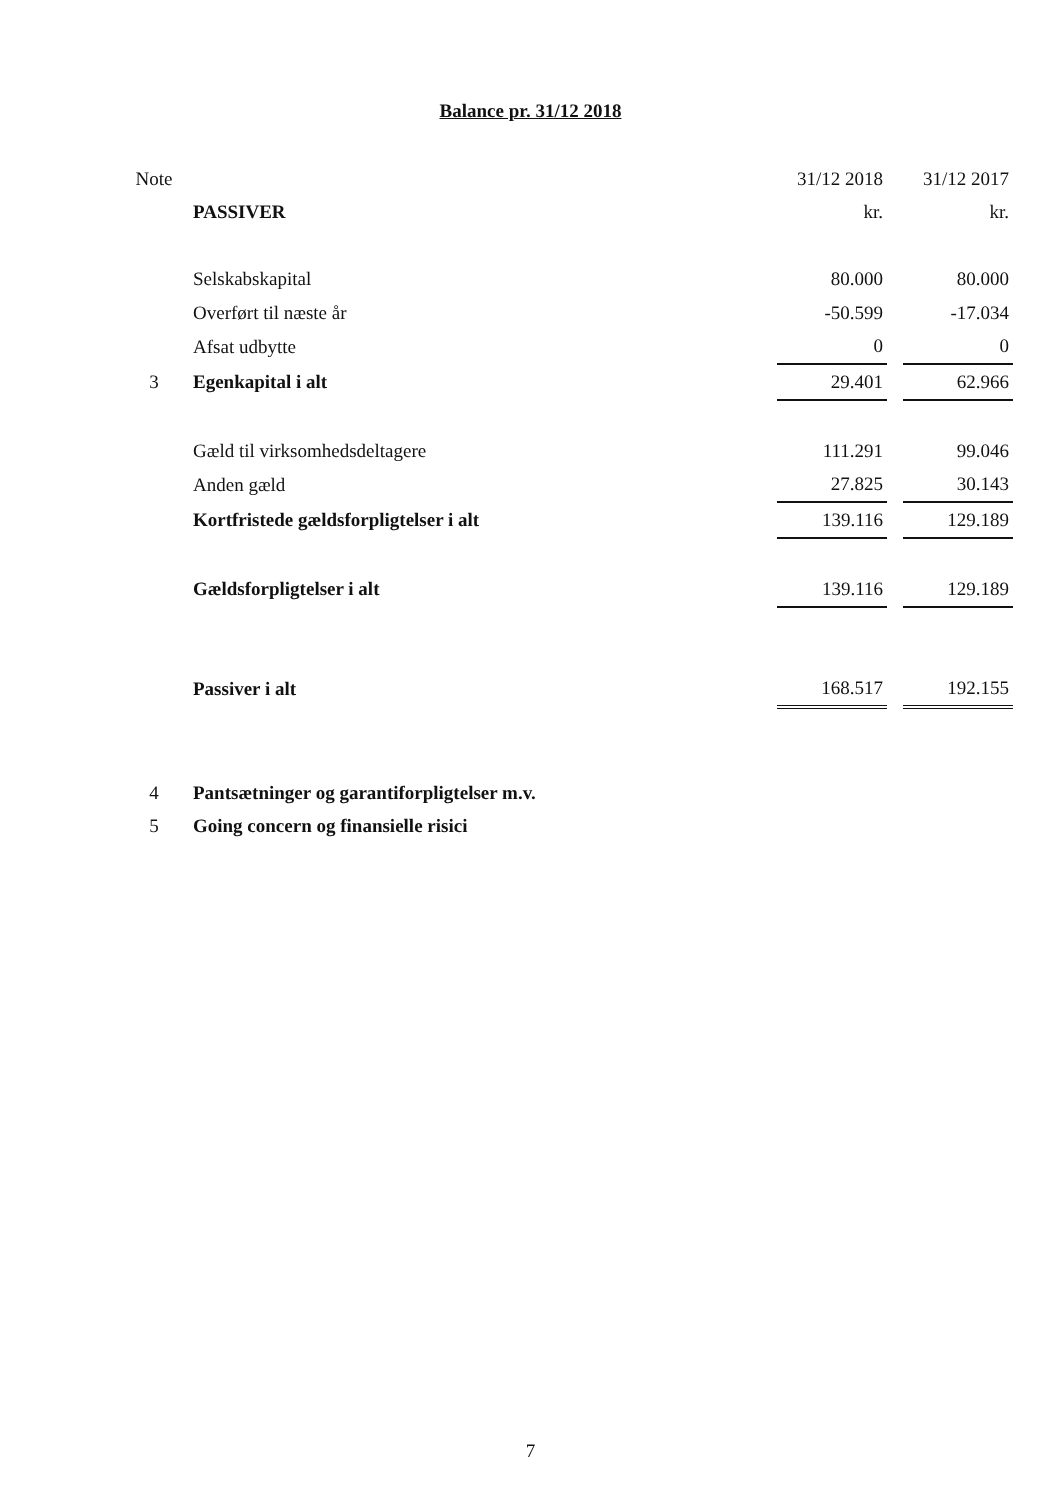Balance pr. 31/12 2018
| Note | | 31/12 2018 | | 31/12 2017 |
| --- | --- | --- | --- | --- |
| | PASSIVER | kr. | | kr. |
| | Selskabskapital | 80.000 | | 80.000 |
| | Overført til næste år | -50.599 | | -17.034 |
| | Afsat udbytte | 0 | | 0 |
| 3 | Egenkapital i alt | 29.401 | | 62.966 |
| | Gæld til virksomhedsdeltagere | 111.291 | | 99.046 |
| | Anden gæld | 27.825 | | 30.143 |
| | Kortfristede gældsforpligtelser i alt | 139.116 | | 129.189 |
| | Gældsforpligtelser i alt | 139.116 | | 129.189 |
| | Passiver i alt | 168.517 | | 192.155 |
| 4 | Pantsætninger og garantiforpligtelser m.v. | | | |
| 5 | Going concern og finansielle risici | | | |
7